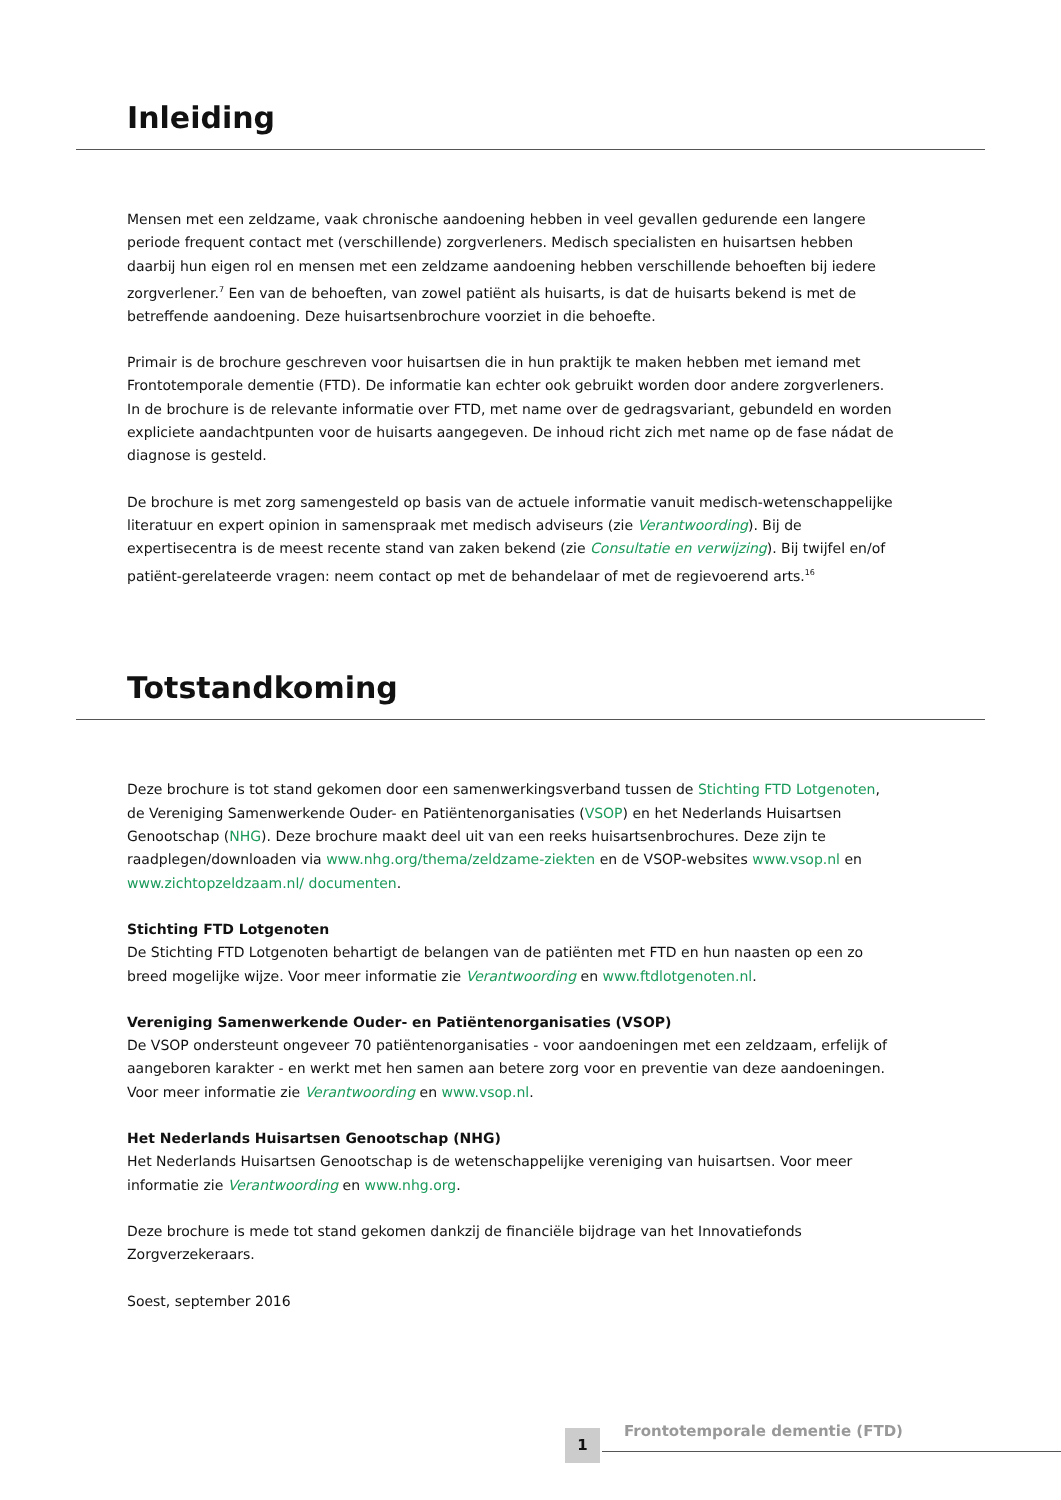Inleiding
Mensen met een zeldzame, vaak chronische aandoening hebben in veel gevallen gedurende een langere periode frequent contact met (verschillende) zorgverleners. Medisch specialisten en huisartsen hebben daarbij hun eigen rol en mensen met een zeldzame aandoening hebben verschillende behoeften bij iedere zorgverlener.<sup>7</sup> Een van de behoeften, van zowel patiënt als huisarts, is dat de huisarts bekend is met de betreffende aandoening. Deze huisartsenbrochure voorziet in die behoefte.
Primair is de brochure geschreven voor huisartsen die in hun praktijk te maken hebben met iemand met Frontotemporale dementie (FTD). De informatie kan echter ook gebruikt worden door andere zorgverleners. In de brochure is de relevante informatie over FTD, met name over de gedragsvariant, gebundeld en worden expliciete aandachtpunten voor de huisarts aangegeven. De inhoud richt zich met name op de fase nádat de diagnose is gesteld.
De brochure is met zorg samengesteld op basis van de actuele informatie vanuit medisch-wetenschappelijke literatuur en expert opinion in samenspraak met medisch adviseurs (zie Verantwoording). Bij de expertisecentra is de meest recente stand van zaken bekend (zie Consultatie en verwijzing). Bij twijfel en/of patiënt-gerelateerde vragen: neem contact op met de behandelaar of met de regievoerend arts.<sup>16</sup>
Totstandkoming
Deze brochure is tot stand gekomen door een samenwerkingsverband tussen de Stichting FTD Lotgenoten, de Vereniging Samenwerkende Ouder- en Patiëntenorganisaties (VSOP) en het Nederlands Huisartsen Genootschap (NHG). Deze brochure maakt deel uit van een reeks huisartsenbrochures. Deze zijn te raadplegen/downloaden via www.nhg.org/thema/zeldzame-ziekten en de VSOP-websites www.vsop.nl en www.zichtopzeldzaam.nl/ documenten.
Stichting FTD Lotgenoten
De Stichting FTD Lotgenoten behartigt de belangen van de patiënten met FTD en hun naasten op een zo breed mogelijke wijze. Voor meer informatie zie Verantwoording en www.ftdlotgenoten.nl.
Vereniging Samenwerkende Ouder- en Patiëntenorganisaties (VSOP)
De VSOP ondersteunt ongeveer 70 patiëntenorganisaties - voor aandoeningen met een zeldzaam, erfelijk of aangeboren karakter - en werkt met hen samen aan betere zorg voor en preventie van deze aandoeningen. Voor meer informatie zie Verantwoording en www.vsop.nl.
Het Nederlands Huisartsen Genootschap (NHG)
Het Nederlands Huisartsen Genootschap is de wetenschappelijke vereniging van huisartsen. Voor meer informatie zie Verantwoording en www.nhg.org.
Deze brochure is mede tot stand gekomen dankzij de financiële bijdrage van het Innovatiefonds Zorgverzekeraars.
Soest, september 2016
1 Frontotemporale dementie (FTD)